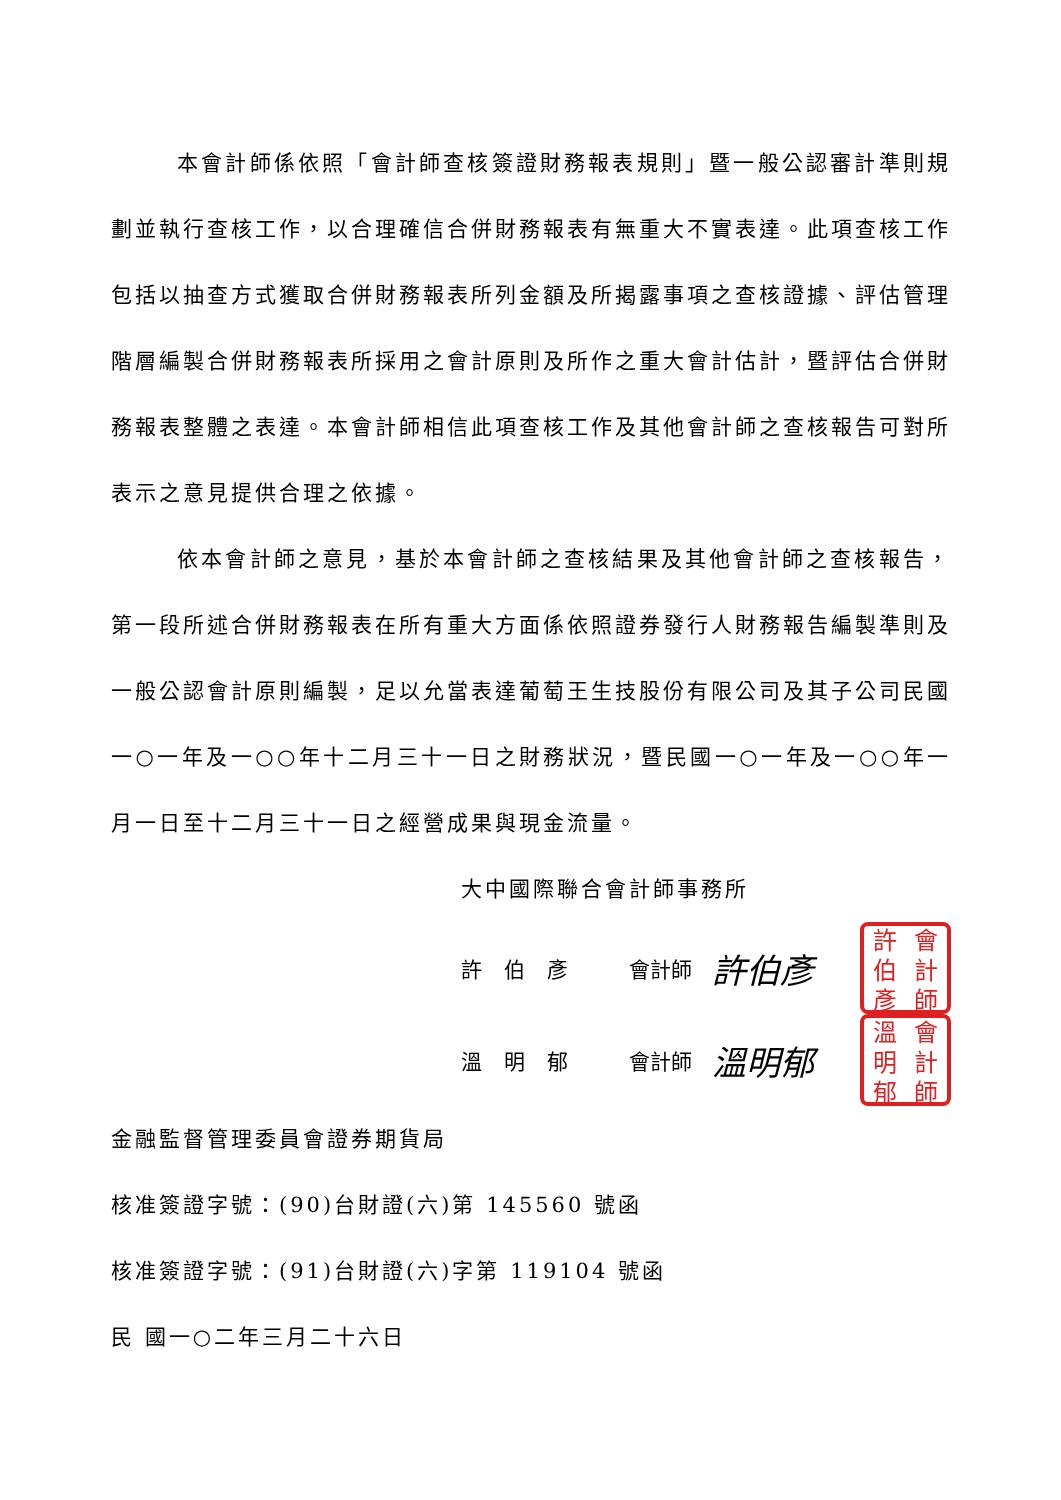本會計師係依照「會計師查核簽證財務報表規則」暨一般公認審計準則規劃並執行查核工作，以合理確信合併財務報表有無重大不實表達。此項查核工作包括以抽查方式獲取合併財務報表所列金額及所揭露事項之查核證據、評估管理階層編製合併財務報表所採用之會計原則及所作之重大會計估計，暨評估合併財務報表整體之表達。本會計師相信此項查核工作及其他會計師之查核報告可對所表示之意見提供合理之依據。
依本會計師之意見，基於本會計師之查核結果及其他會計師之查核報告，第一段所述合併財務報表在所有重大方面係依照證券發行人財務報告編製準則及一般公認會計原則編製，足以允當表達葡萄王生技股份有限公司及其子公司民國一○一年及一○○年十二月三十一日之財務狀況，暨民國一○一年及一○○年一月一日至十二月三十一日之經營成果與現金流量。
大中國際聯合會計師事務所
許伯彥 會計師 許伯彥
許會伯計彥師
溫明郁 會計師 溫明郁
溫會明計郁師
金融監督管理委員會證券期貨局
核准簽證字號：(90)台財證(六)第 145560 號函
核准簽證字號：(91)台財證(六)字第 119104 號函
民 國一○二年三月二十六日